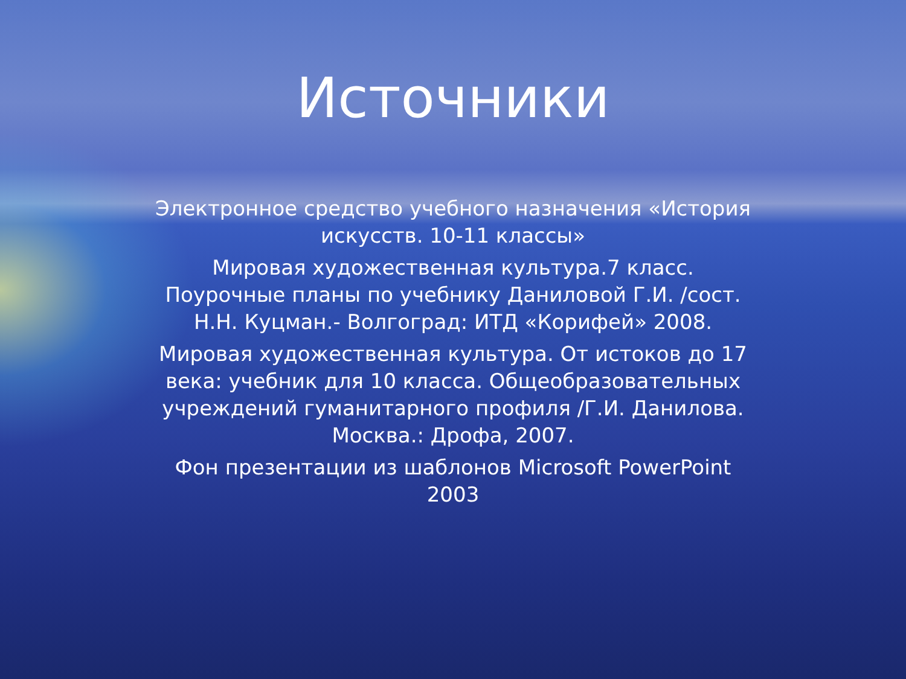Источники
Электронное средство учебного назначения «История искусств. 10-11 классы»
Мировая художественная культура.7 класс. Поурочные планы по учебнику Даниловой Г.И. /сост. Н.Н. Куцман.- Волгоград: ИТД «Корифей» 2008.
Мировая художественная культура. От истоков до 17 века: учебник для 10 класса. Общеобразовательных учреждений гуманитарного профиля /Г.И. Данилова. Москва.: Дрофа, 2007.
Фон презентации из шаблонов Microsoft PowerPoint 2003